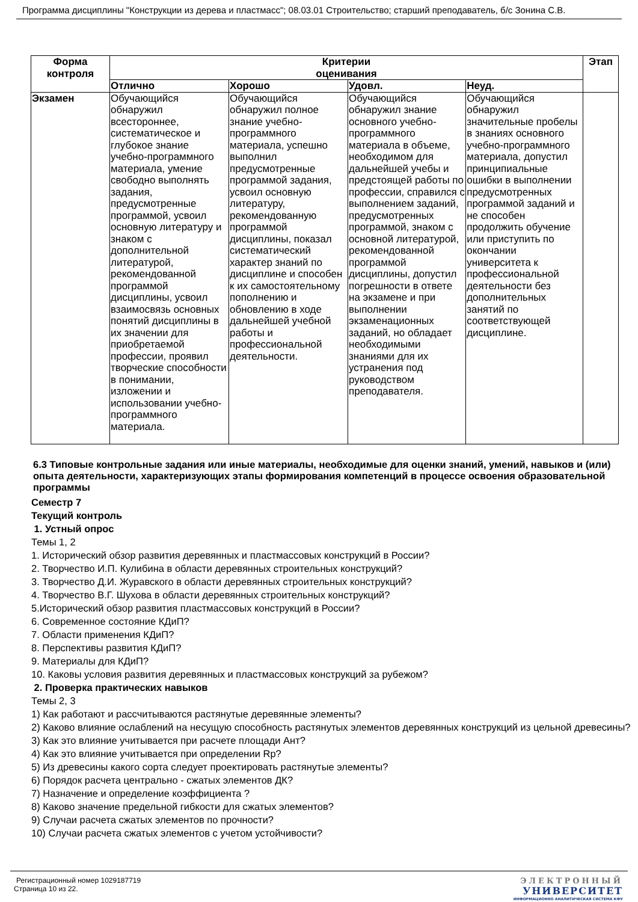Программа дисциплины "Конструкции из дерева и пластмасс"; 08.03.01 Строительство; старший преподаватель, б/с Зонина С.В.
| Форма контроля | Критерии оценивания | | | | Этап |
| --- | --- | --- | --- | --- | --- |
| | Отлично | Хорошо | Удовл. | Неуд. | |
| Экзамен | Обучающийся обнаружил всестороннее, систематическое и глубокое знание учебно-программного материала, умение свободно выполнять задания, предусмотренные программой, усвоил основную литературу и знаком с дополнительной литературой, рекомендованной программой дисциплины, усвоил взаимосвязь основных понятий дисциплины в их значении для приобретаемой профессии, проявил творческие способности в понимании, изложении и использовании учебно-программного материала. | Обучающийся обнаружил полное знание учебно-программного материала, успешно выполнил предусмотренные программой задания, усвоил основную литературу, рекомендованную программой дисциплины, показал систематический характер знаний по дисциплине и способен к их самостоятельному пополнению и обновлению в ходе дальнейшей учебной работы и профессиональной деятельности. | Обучающийся обнаружил знание основного учебно-программного материала в объеме, необходимом для дальнейшей учебы и предстоящей работы по профессии, справился с выполнением заданий, предусмотренных программой, знаком с основной литературой, рекомендованной программой дисциплины, допустил погрешности в ответе на экзамене и при выполнении экзаменационных заданий, но обладает необходимыми знаниями для их устранения под руководством преподавателя. | Обучающийся обнаружил значительные пробелы в знаниях основного учебно-программного материала, допустил принципиальные ошибки в выполнении предусмотренных программой заданий и не способен продолжить обучение или приступить по окончании университета к профессиональной деятельности без дополнительных занятий по соответствующей дисциплине. | |
6.3 Типовые контрольные задания или иные материалы, необходимые для оценки знаний, умений, навыков и (или) опыта деятельности, характеризующих этапы формирования компетенций в процессе освоения образовательной программы
Семестр 7
Текущий контроль
1. Устный опрос
Темы 1, 2
1. Исторический обзор развития деревянных и пластмассовых конструкций в России?
2. Творчество И.П. Кулибина в области деревянных строительных конструкций?
3. Творчество Д.И. Журавского в области деревянных строительных конструкций?
4. Творчество В.Г. Шухова в области деревянных строительных конструкций?
5.Исторический обзор развития пластмассовых конструкций в России?
6. Современное состояние КДиП?
7. Области применения КДиП?
8. Перспективы развития КДиП?
9. Материалы для КДиП?
10. Каковы условия развития деревянных и пластмассовых конструкций за рубежом?
2. Проверка практических навыков
Темы 2, 3
1) Как работают и рассчитываются растянутые деревянные элементы?
2) Каково влияние ослаблений на несущую способность растянутых элементов деревянных конструкций из цельной древесины?
3) Как это влияние учитывается при расчете площади Aнт?
4) Как это влияние учитывается при определении Rр?
5) Из древесины какого сорта следует проектировать растянутые элементы?
6) Порядок расчета центрально - сжатых элементов ДК?
7) Назначение и определение коэффициента ?
8) Каково значение предельной гибкости для сжатых элементов?
9) Случаи расчета сжатых элементов по прочности?
10) Случаи расчета сжатых элементов с учетом устойчивости?
Регистрационный номер 1029187719
Страница 10 из 22.
ЭЛЕКТРОННЫЙ
УНИВЕРСИТЕТ
ИНФОРМАЦИОННО АНАЛИТИЧЕСКАЯ СИСТЕМА КФУ